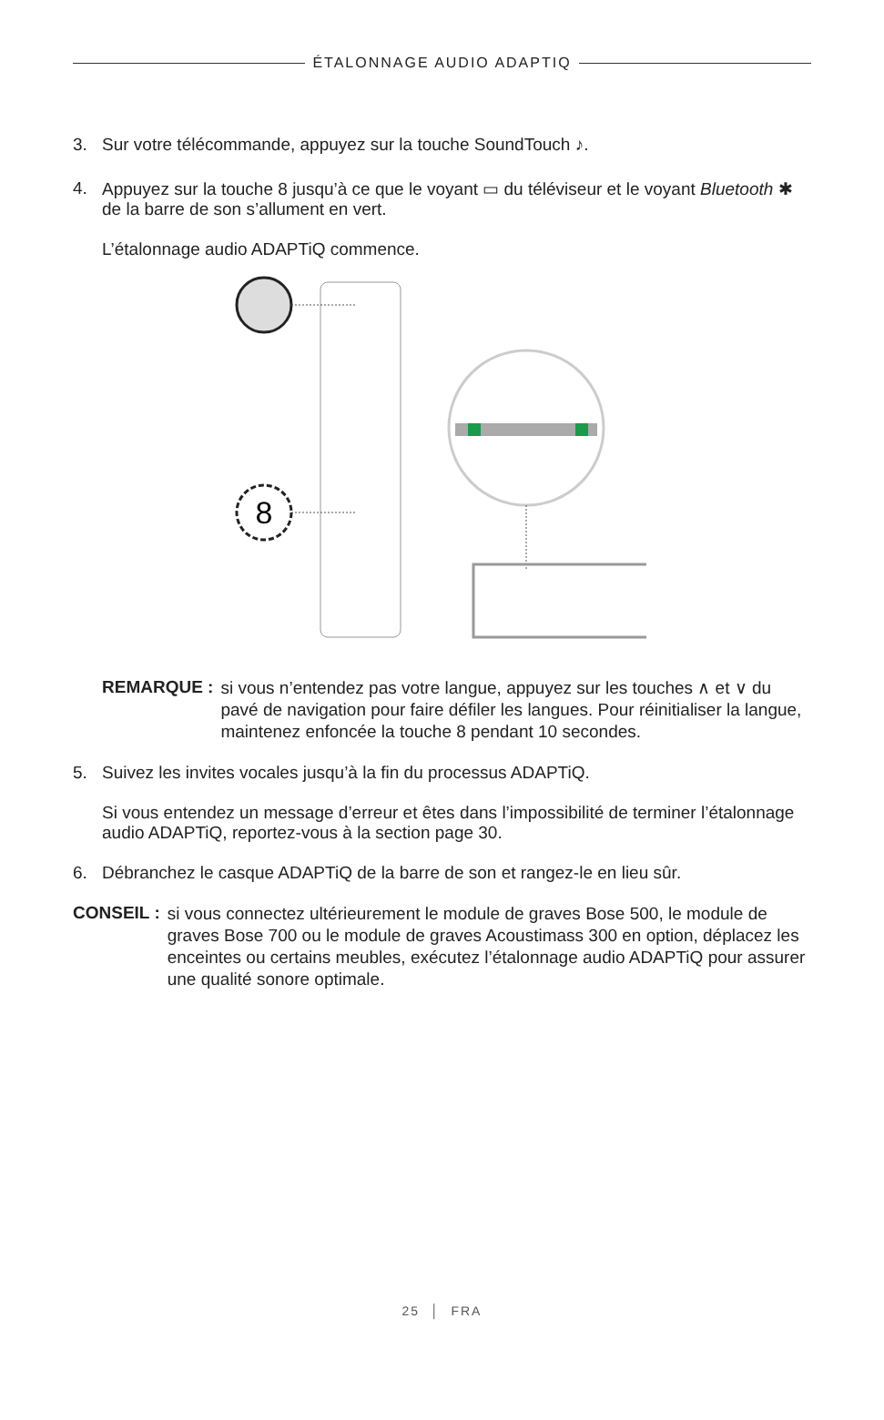ÉTALONNAGE AUDIO ADAPTIQ
3. Sur votre télécommande, appuyez sur la touche SoundTouch ♪.
4. Appuyez sur la touche 8 jusqu’à ce que le voyant ▭ du téléviseur et le voyant Bluetooth ✱ de la barre de son s’allument en vert.
L’étalonnage audio ADAPTiQ commence.
8
REMARQUE :
si vous n’entendez pas votre langue, appuyez sur les touches ∧ et ∨ du pavé de navigation pour faire défiler les langues. Pour réinitialiser la langue, maintenez enfoncée la touche 8 pendant 10 secondes.
5. Suivez les invites vocales jusqu’à la fin du processus ADAPTiQ.
Si vous entendez un message d’erreur et êtes dans l’impossibilité de terminer l’étalonnage audio ADAPTiQ, reportez-vous à la section page 30.
6. Débranchez le casque ADAPTiQ de la barre de son et rangez-le en lieu sûr.
CONSEIL :
si vous connectez ultérieurement le module de graves Bose 500, le module de graves Bose 700 ou le module de graves Acoustimass 300 en option, déplacez les enceintes ou certains meubles, exécutez l’étalonnage audio ADAPTiQ pour assurer une qualité sonore optimale.
25 │ FRA